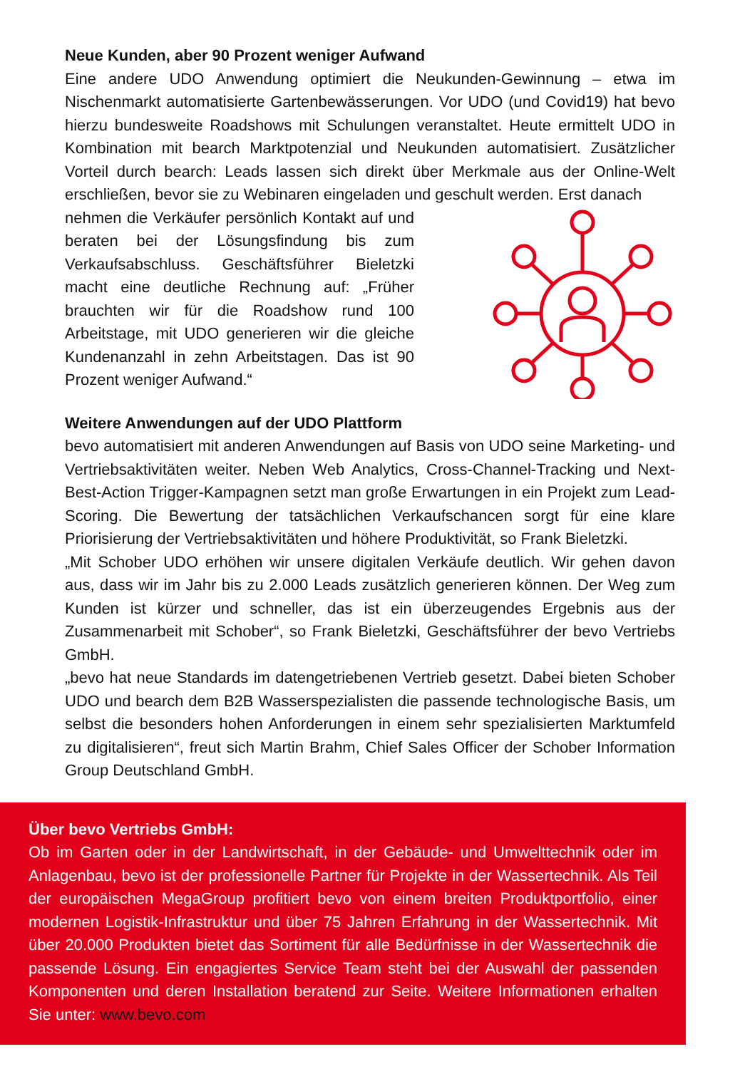Neue Kunden, aber 90 Prozent weniger Aufwand
Eine andere UDO Anwendung optimiert die Neukunden-Gewinnung – etwa im Nischenmarkt automatisierte Gartenbewässerungen. Vor UDO (und Covid19) hat bevo hierzu bundesweite Roadshows mit Schulungen veranstaltet. Heute ermittelt UDO in Kombination mit bearch Marktpotenzial und Neukunden automatisiert. Zusätzlicher Vorteil durch bearch: Leads lassen sich direkt über Merkmale aus der Online-Welt erschließen, bevor sie zu Webinaren eingeladen und geschult werden. Erst danach
nehmen die Verkäufer persönlich Kontakt auf und beraten bei der Lösungsfindung bis zum Verkaufsabschluss. Geschäftsführer Bieletzki macht eine deutliche Rechnung auf: „Früher brauchten wir für die Roadshow rund 100 Arbeitstage, mit UDO generieren wir die gleiche Kundenanzahl in zehn Arbeitstagen. Das ist 90 Prozent weniger Aufwand.“
Weitere Anwendungen auf der UDO Plattform
bevo automatisiert mit anderen Anwendungen auf Basis von UDO seine Marketing- und Vertriebsaktivitäten weiter. Neben Web Analytics, Cross-Channel-Tracking und Next-Best-Action Trigger-Kampagnen setzt man große Erwartungen in ein Projekt zum Lead-Scoring. Die Bewertung der tatsächlichen Verkaufschancen sorgt für eine klare Priorisierung der Vertriebsaktivitäten und höhere Produktivität, so Frank Bieletzki.
„Mit Schober UDO erhöhen wir unsere digitalen Verkäufe deutlich. Wir gehen davon aus, dass wir im Jahr bis zu 2.000 Leads zusätzlich generieren können. Der Weg zum Kunden ist kürzer und schneller, das ist ein überzeugendes Ergebnis aus der Zusammenarbeit mit Schober“, so Frank Bieletzki, Geschäftsführer der bevo Vertriebs GmbH.
„bevo hat neue Standards im datengetriebenen Vertrieb gesetzt. Dabei bieten Schober UDO und bearch dem B2B Wasserspezialisten die passende technologische Basis, um selbst die besonders hohen Anforderungen in einem sehr spezialisierten Marktumfeld zu digitalisieren“, freut sich Martin Brahm, Chief Sales Officer der Schober Information Group Deutschland GmbH.
Über bevo Vertriebs GmbH:
Ob im Garten oder in der Landwirtschaft, in der Gebäude- und Umwelttechnik oder im Anlagenbau, bevo ist der professionelle Partner für Projekte in der Wassertechnik. Als Teil der europäischen MegaGroup profitiert bevo von einem breiten Produktportfolio, einer modernen Logistik-Infrastruktur und über 75 Jahren Erfahrung in der Wassertechnik. Mit über 20.000 Produkten bietet das Sortiment für alle Bedürfnisse in der Wassertechnik die passende Lösung. Ein engagiertes Service Team steht bei der Auswahl der passenden Komponenten und deren Installation beratend zur Seite. Weitere Informationen erhalten Sie unter: www.bevo.com